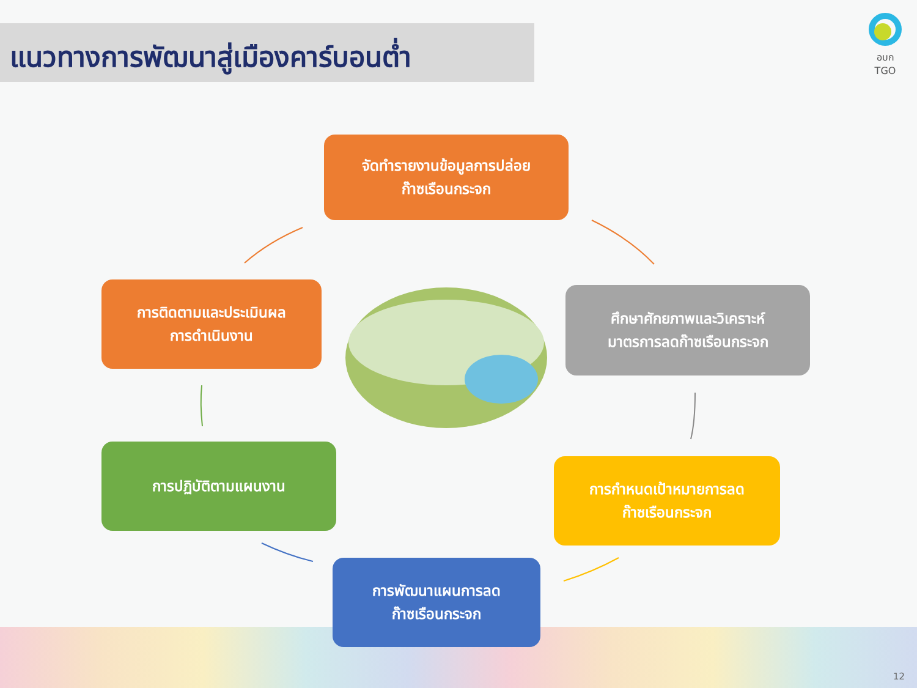แนวทางการพัฒนาสู่เมืองคาร์บอนต่ำ
อบก TGO
จัดทำรายงานข้อมูลการปล่อย
ก๊าซเรือนกระจก
ศึกษาศักยภาพและวิเคราะห์
มาตรการลดก๊าซเรือนกระจก
การกำหนดเป้าหมายการลด
ก๊าซเรือนกระจก
การพัฒนาแผนการลด
ก๊าซเรือนกระจก
การปฏิบัติตามแผนงาน
การติดตามและประเมินผล
การดำเนินงาน
12